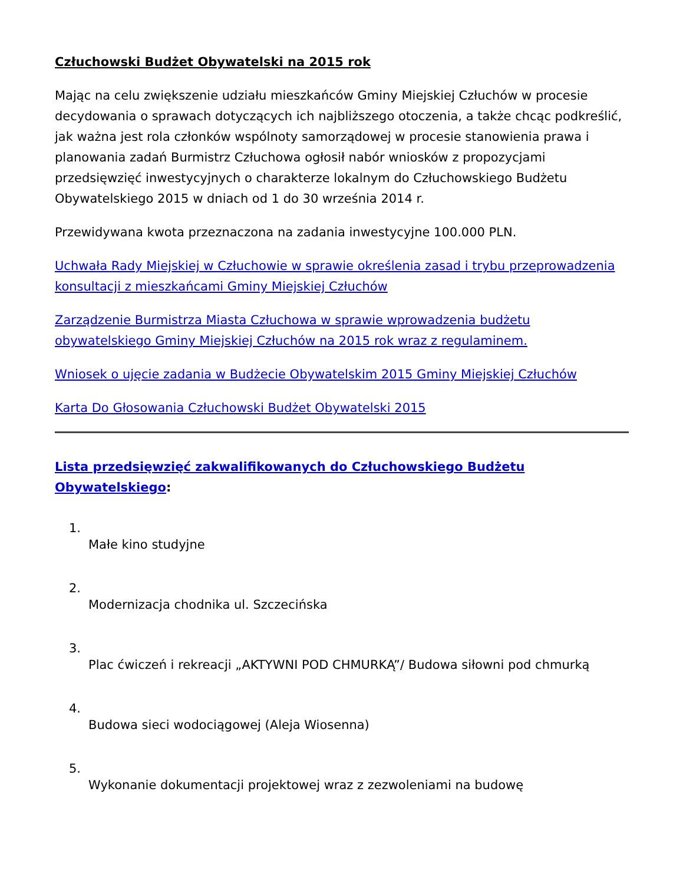Człuchowski Budżet Obywatelski na 2015 rok
Mając na celu zwiększenie udziału mieszkańców Gminy Miejskiej Człuchów w procesie decydowania o sprawach dotyczących ich najbliższego otoczenia, a także chcąc podkreślić, jak ważna jest rola członków wspólnoty samorządowej w procesie stanowienia prawa i planowania zadań Burmistrz Człuchowa ogłosił nabór wniosków z propozycjami przedsięwzięć inwestycyjnych o charakterze lokalnym do Człuchowskiego Budżetu Obywatelskiego 2015 w dniach od 1 do 30 września 2014 r.
Przewidywana kwota przeznaczona na zadania inwestycyjne 100.000 PLN.
Uchwała Rady Miejskiej w Człuchowie w sprawie określenia zasad i trybu przeprowadzenia konsultacji z mieszkańcami Gminy Miejskiej Człuchów
Zarządzenie Burmistrza Miasta Człuchowa w sprawie wprowadzenia budżetu obywatelskiego Gminy Miejskiej Człuchów na 2015 rok wraz z regulaminem.
Wniosek o ujęcie zadania w Budżecie Obywatelskim 2015 Gminy Miejskiej Człuchów
Karta Do Głosowania Człuchowski Budżet Obywatelski 2015
Lista przedsięwzięć zakwalifikowanych do Człuchowskiego Budżetu Obywatelskiego:
1.
Małe kino studyjne
2.
Modernizacja chodnika ul. Szczecińska
3.
Plac ćwiczeń i rekreacji „AKTYWNI POD CHMURKĄ”/ Budowa siłowni pod chmurką
4.
Budowa sieci wodociągowej (Aleja Wiosenna)
5.
Wykonanie dokumentacji projektowej wraz z zezwoleniami na budowę